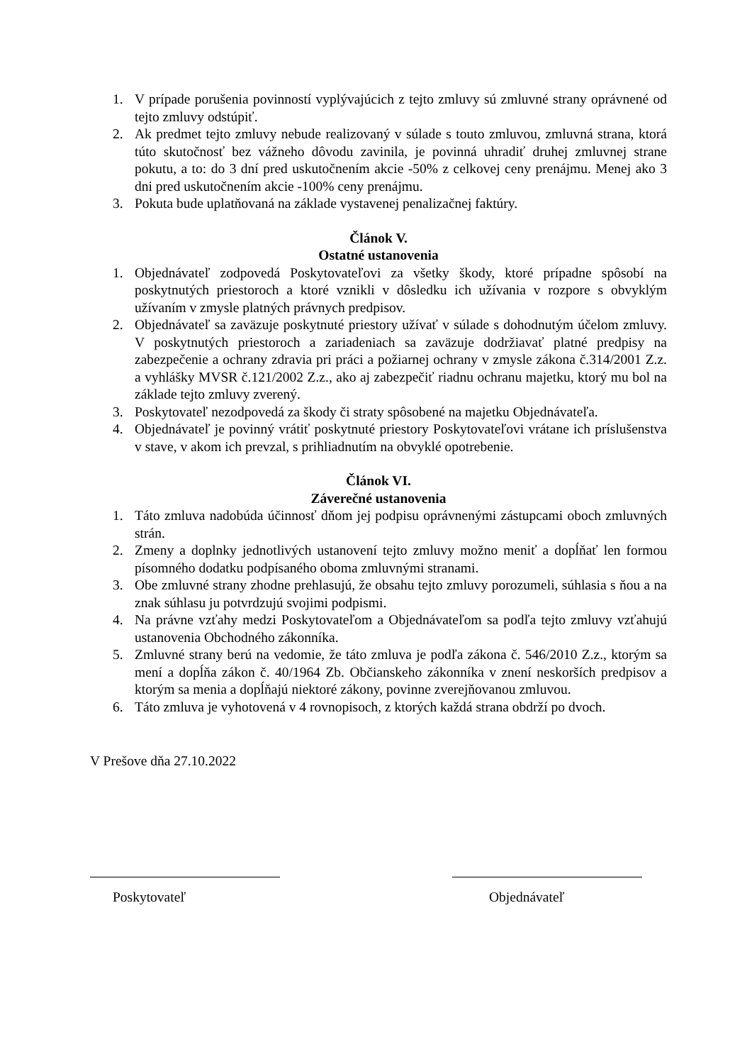1. V prípade porušenia povinností vyplývajúcich z tejto zmluvy sú zmluvné strany oprávnené od tejto zmluvy odstúpiť.
2. Ak predmet tejto zmluvy nebude realizovaný v súlade s touto zmluvou, zmluvná strana, ktorá túto skutočnosť bez vážneho dôvodu zavinila, je povinná uhradiť druhej zmluvnej strane pokutu, a to: do 3 dní pred uskutočnením akcie -50% z celkovej ceny prenájmu. Menej ako 3 dni pred uskutočnením akcie -100% ceny prenájmu.
3. Pokuta bude uplatňovaná na základe vystavenej penalizačnej faktúry.
Článok V.
Ostatné ustanovenia
1. Objednávateľ zodpovedá Poskytovateľovi za všetky škody, ktoré prípadne spôsobí na poskytnutých priestoroch a ktoré vznikli v dôsledku ich užívania v rozpore s obvyklým užívaním v zmysle platných právnych predpisov.
2. Objednávateľ sa zaväzuje poskytnuté priestory užívať v súlade s dohodnutým účelom zmluvy. V poskytnutých priestoroch a zariadeniach sa zaväzuje dodržiavať platné predpisy na zabezpečenie a ochrany zdravia pri práci a požiarnej ochrany v zmysle zákona č.314/2001 Z.z. a vyhlášky MVSR č.121/2002 Z.z., ako aj zabezpečiť riadnu ochranu majetku, ktorý mu bol na základe tejto zmluvy zverený.
3. Poskytovateľ nezodpovedá za škody či straty spôsobené na majetku Objednávateľa.
4. Objednávateľ je povinný vrátiť poskytnuté priestory Poskytovateľovi vrátane ich príslušenstva v stave, v akom ich prevzal, s prihliadnutím na obvyklé opotrebenie.
Článok VI.
Záverečné ustanovenia
1. Táto zmluva nadobúda účinnosť dňom jej podpisu oprávnenými zástupcami oboch zmluvných strán.
2. Zmeny a doplnky jednotlivých ustanovení tejto zmluvy možno meniť a dopĺňať len formou písomného dodatku podpísaného oboma zmluvnými stranami.
3. Obe zmluvné strany zhodne prehlasujú, že obsahu tejto zmluvy porozumeli, súhlasia s ňou a na znak súhlasu ju potvrdzujú svojimi podpismi.
4. Na právne vzťahy medzi Poskytovateľom a Objednávateľom sa podľa tejto zmluvy vzťahujú ustanovenia Obchodného zákonníka.
5. Zmluvné strany berú na vedomie, že táto zmluva je podľa zákona č. 546/2010 Z.z., ktorým sa mení a dopĺňa zákon č. 40/1964 Zb. Občianskeho zákonníka v znení neskorších predpisov a ktorým sa menia a dopĺňajú niektoré zákony, povinne zverejňovanou zmluvou.
6. Táto zmluva je vyhotovená v 4 rovnopisoch, z ktorých každá strana obdrží po dvoch.
V Prešove dňa 27.10.2022
Poskytovateľ Objednávateľ